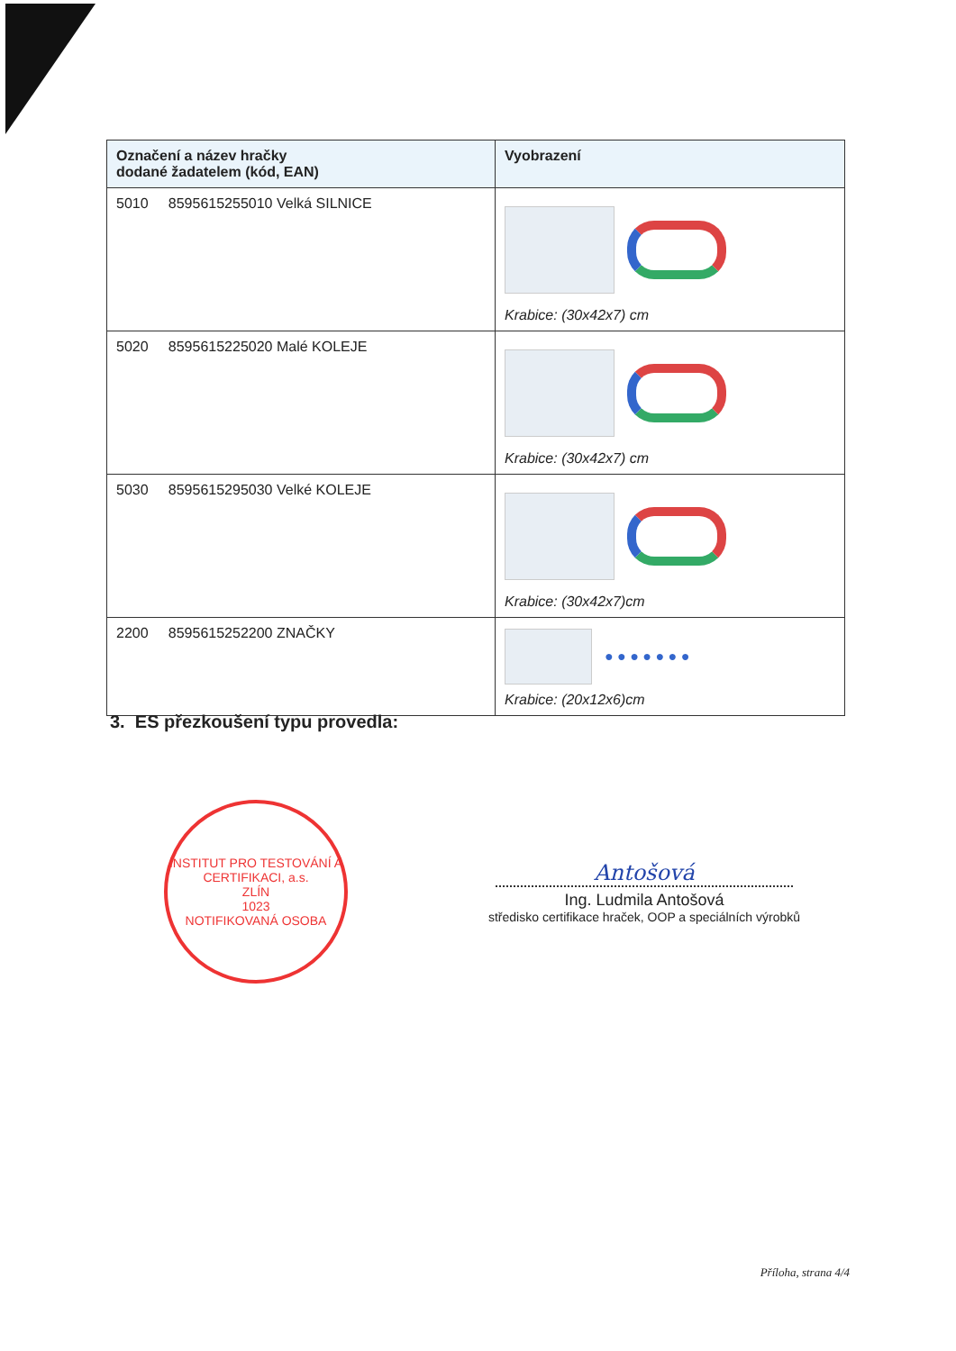| Označení a název hračky dodané žadatelem (kód, EAN) | Vyobrazení |
| --- | --- |
| 5010 8595615255010 Velká SILNICE | Krabice: (30x42x7) cm |
| 5020 8595615225020 Malé KOLEJE | Krabice: (30x42x7) cm |
| 5030 8595615295030 Velké KOLEJE | Krabice: (30x42x7)cm |
| 2200 8595615252200 ZNAČKY | ● ● ● ● ● ● ● Krabice: (20x12x6)cm |
3. ES přezkoušení typu provedla:
INSTITUT PRO TESTOVÁNÍ A CERTIFIKACI, a.s.
ZLÍN
1023
NOTIFIKOVANÁ OSOBA
Antošová
Ing. Ludmila Antošová
středisko certifikace hraček, OOP a speciálních výrobků
Příloha, strana 4/4